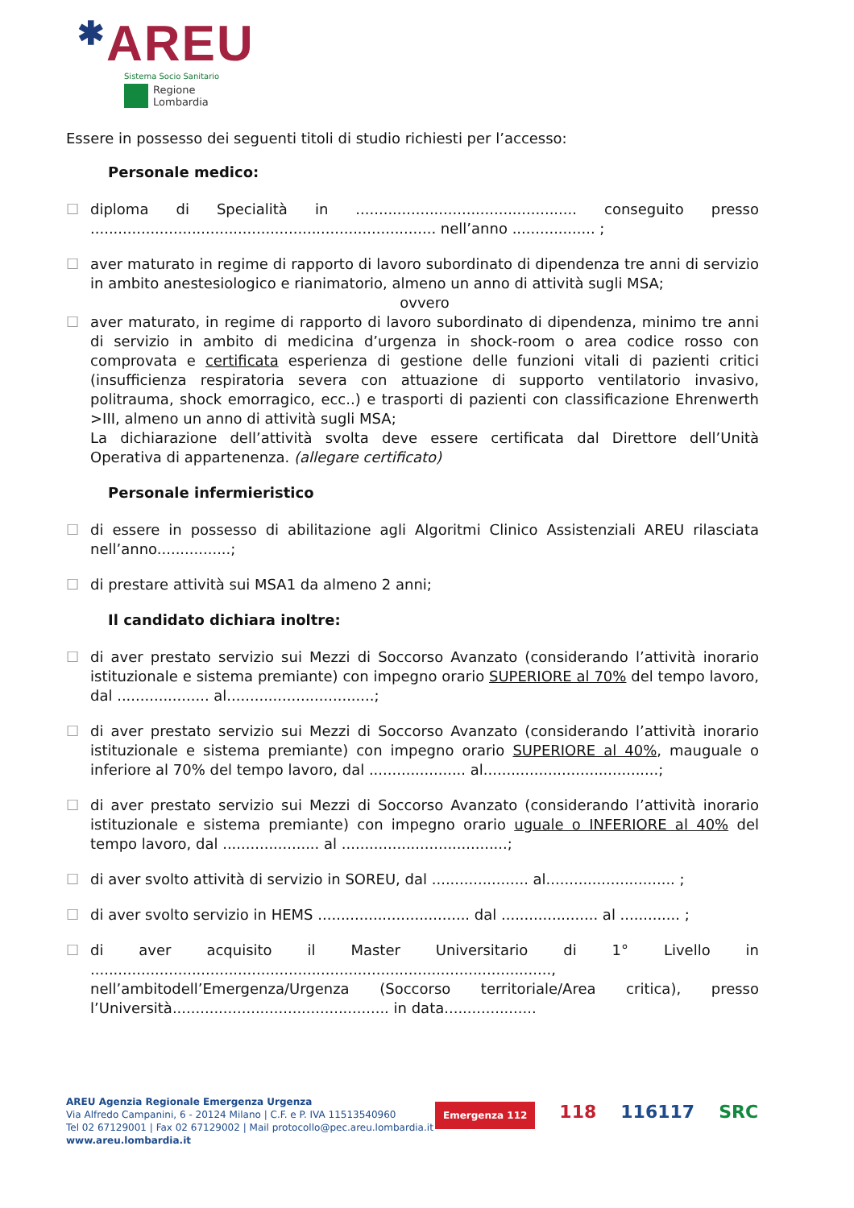✱AREU
Sistema Socio Sanitario
Regione
Lombardia
Essere in possesso dei seguenti titoli di studio richiesti per l’accesso:
Personale medico:
☐ diploma di Specialità in ................................................ conseguito presso ........................................................................... nell’anno .................. ;
☐ aver maturato in regime di rapporto di lavoro subordinato di dipendenza tre anni di servizio in ambito anestesiologico e rianimatorio, almeno un anno di attività sugli MSA;
ovvero
☐ aver maturato, in regime di rapporto di lavoro subordinato di dipendenza, minimo tre anni di servizio in ambito di medicina d’urgenza in shock-room o area codice rosso con comprovata e certificata esperienza di gestione delle funzioni vitali di pazienti critici (insufficienza respiratoria severa con attuazione di supporto ventilatorio invasivo, politrauma, shock emorragico, ecc..) e trasporti di pazienti con classificazione Ehrenwerth >III, almeno un anno di attività sugli MSA;
La dichiarazione dell’attività svolta deve essere certificata dal Direttore dell’Unità Operativa di appartenenza. (allegare certificato)
Personale infermieristico
☐ di essere in possesso di abilitazione agli Algoritmi Clinico Assistenziali AREU rilasciata nell’anno................;
☐ di prestare attività sui MSA1 da almeno 2 anni;
Il candidato dichiara inoltre:
☐ di aver prestato servizio sui Mezzi di Soccorso Avanzato (considerando l’attività inorario istituzionale e sistema premiante) con impegno orario SUPERIORE al 70% del tempo lavoro, dal .................... al................................;
☐ di aver prestato servizio sui Mezzi di Soccorso Avanzato (considerando l’attività inorario istituzionale e sistema premiante) con impegno orario SUPERIORE al 40%, mauguale o inferiore al 70% del tempo lavoro, dal ..................... al......................................;
☐ di aver prestato servizio sui Mezzi di Soccorso Avanzato (considerando l’attività inorario istituzionale e sistema premiante) con impegno orario uguale o INFERIORE al 40% del tempo lavoro, dal ..................... al ....................................;
☐ di aver svolto attività di servizio in SOREU, dal ..................... al............................ ;
☐ di aver svolto servizio in HEMS ................................. dal ..................... al ............. ;
☐ di aver acquisito il Master Universitario di 1° Livello in ...................................................................................................., nell’ambitodell’Emergenza/Urgenza (Soccorso territoriale/Area critica), presso l’Università............................................... in data....................
AREU Agenzia Regionale Emergenza Urgenza
Via Alfredo Campanini, 6 - 20124 Milano | C.F. e P. IVA 11513540960
Tel 02 67129001 | Fax 02 67129002 | Mail protocollo@pec.areu.lombardia.it
www.areu.lombardia.it
Emergenza 112 118 116117 SRC